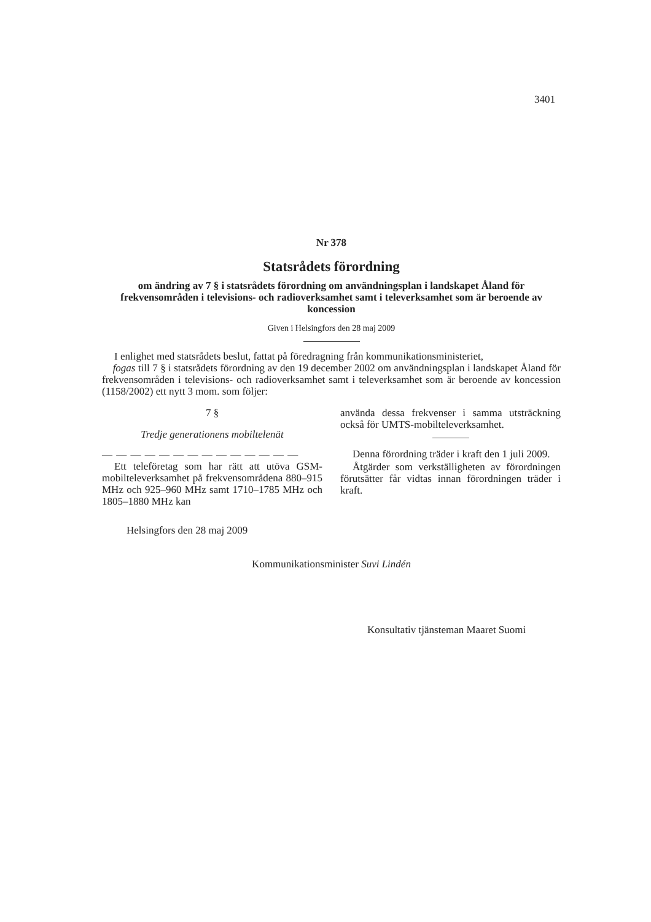3401
Nr 378
Statsrådets förordning
om ändring av 7 § i statsrådets förordning om användningsplan i landskapet Åland för frekvensområden i televisions- och radioverksamhet samt i televerksamhet som är beroende av koncession
Given i Helsingfors den 28 maj 2009
I enlighet med statsrådets beslut, fattat på föredragning från kommunikationsministeriet,
fogas till 7 § i statsrådets förordning av den 19 december 2002 om användningsplan i landskapet Åland för frekvensområden i televisions- och radioverksamhet samt i televerksamhet som är beroende av koncession (1158/2002) ett nytt 3 mom. som följer:
7 §
Tredje generationens mobiltelenät
— — — — — — — — — — — — — —
Ett teleföretag som har rätt att utöva GSM-mobilteleverksamhet på frekvensområdena 880–915 MHz och 925–960 MHz samt 1710–1785 MHz och 1805–1880 MHz kan
använda dessa frekvenser i samma utsträckning också för UMTS-mobilteleverksamhet.
Denna förordning träder i kraft den 1 juli 2009.
Åtgärder som verkställigheten av förordningen förutsätter får vidtas innan förordningen träder i kraft.
Helsingfors den 28 maj 2009
Kommunikationsminister Suvi Lindén
Konsultativ tjänsteman Maaret Suomi